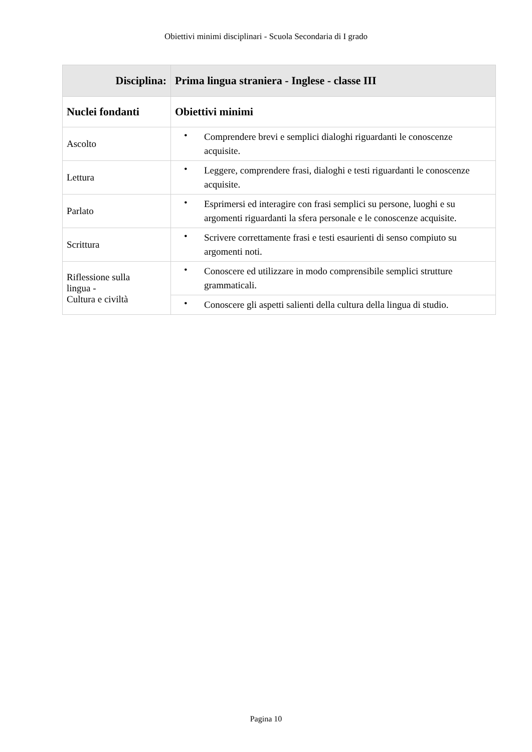Obiettivi minimi disciplinari - Scuola Secondaria di I grado
| Disciplina: | Prima lingua straniera - Inglese - classe III |
| --- | --- |
| Nuclei fondanti | Obiettivi minimi |
| Ascolto | • Comprendere brevi e semplici dialoghi riguardanti le conoscenze acquisite. |
| Lettura | • Leggere, comprendere frasi, dialoghi e testi riguardanti le conoscenze acquisite. |
| Parlato | • Esprimersi ed interagire con frasi semplici su persone, luoghi e su argomenti riguardanti la sfera personale e le conoscenze acquisite. |
| Scrittura | • Scrivere correttamente frasi e testi esaurienti di senso compiuto su argomenti noti. |
| Riflessione sulla lingua - Cultura e civiltà | • Conoscere ed utilizzare in modo comprensibile semplici strutture grammaticali. |
| | • Conoscere gli aspetti salienti della cultura della lingua di studio. |
Pagina 10